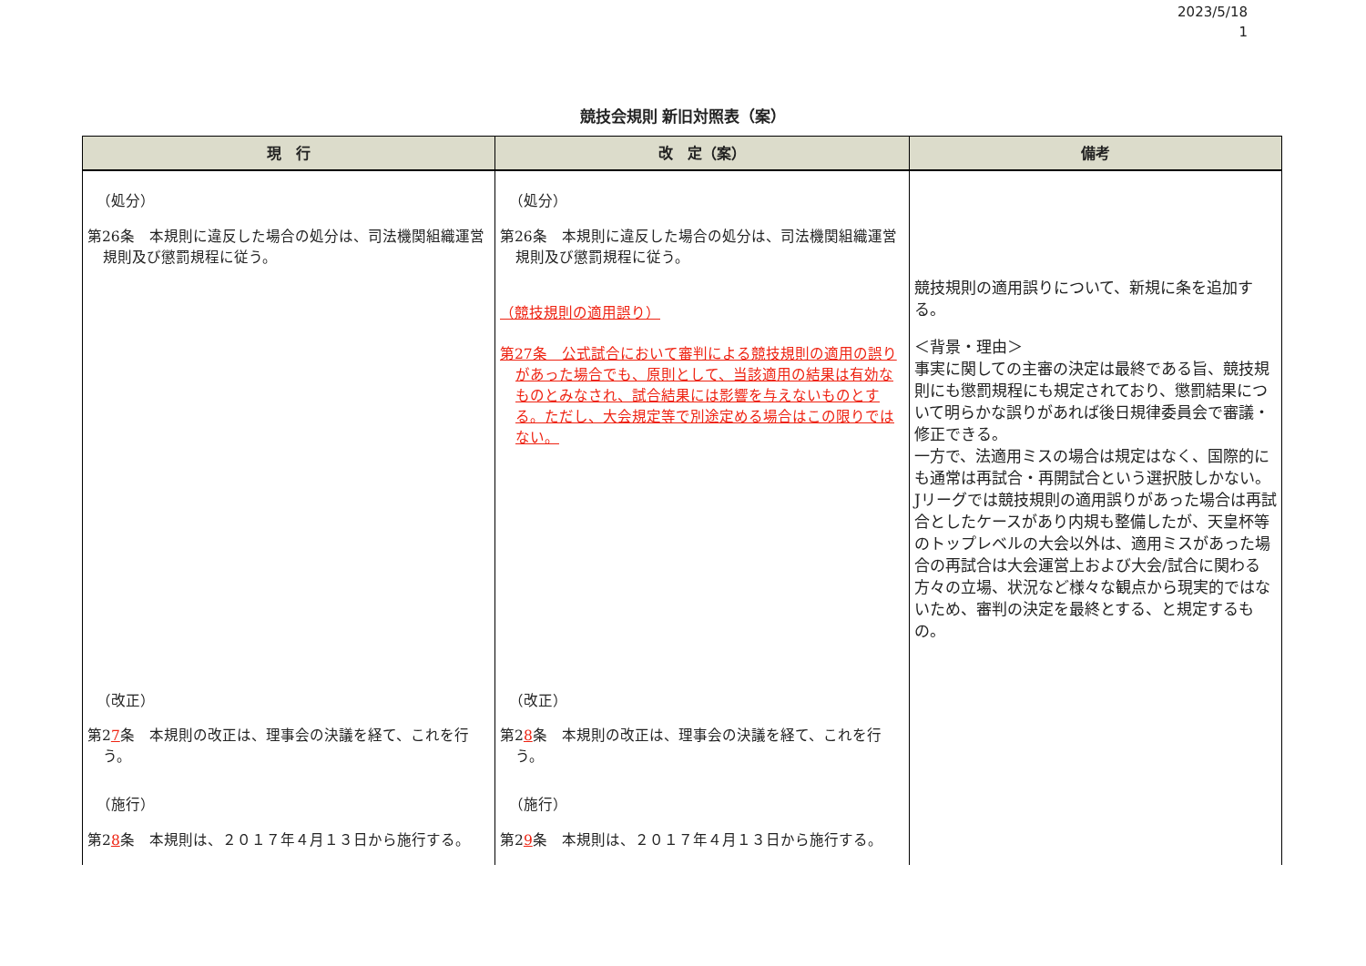2023/5/18
1
競技会規則 新旧対照表（案）
| 現 行 | 改 定（案） | 備考 |
| --- | --- | --- |
| （処分） 第26条 本規則に違反した場合の処分は、司法機関組織運営規則及び懲罰規程に従う。 | （処分） 第26条 本規則に違反した場合の処分は、司法機関組織運営規則及び懲罰規程に従う。 （競技規則の適用誤り） 第27条 公式試合において審判による競技規則の適用の誤りがあった場合でも、原則として、当該適用の結果は有効なものとみなされ、試合結果には影響を与えないものとする。ただし、大会規定等で別途定める場合はこの限りではない。 | 競技規則の適用誤りについて、新規に条を追加する。 ＜背景・理由＞ 事実に関しての主審の決定は最終である旨、競技規則にも懲罰規程にも規定されており、懲罰結果について明らかな誤りがあれば後日規律委員会で審議・修正できる。 一方で、法適用ミスの場合は規定はなく、国際的にも通常は再試合・再開試合という選択肢しかない。 Jリーグでは競技規則の適用誤りがあった場合は再試合としたケースがあり内規も整備したが、天皇杯等のトップレベルの大会以外は、適用ミスがあった場合の再試合は大会運営上および大会/試合に関わる方々の立場、状況など様々な観点から現実的ではないため、審判の決定を最終とする、と規定するもの。 |
| （改正） 第2 7 条 本規則の改正は、理事会の決議を経て、これを行う。 （施行） 第2 8 条 本規則は、２０１７年４月１３日から施行する。 | （改正） 第2 8 条 本規則の改正は、理事会の決議を経て、これを行う。 （施行） 第2 9 条 本規則は、２０１７年４月１３日から施行する。 | |